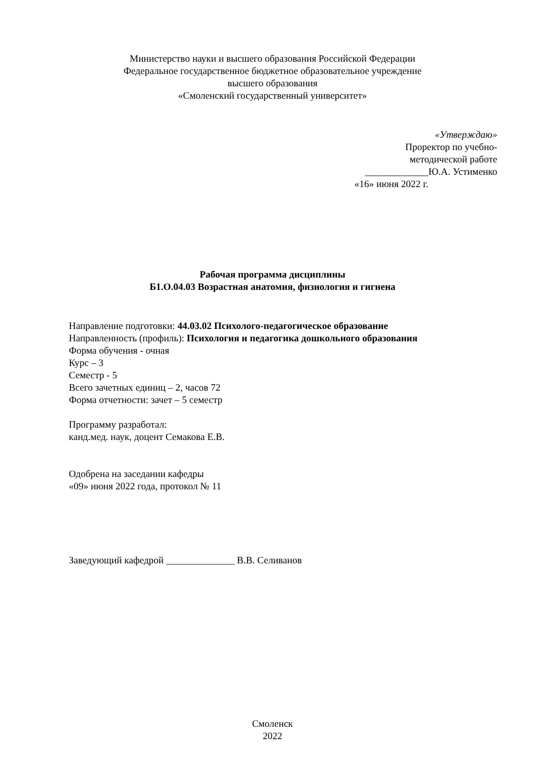Министерство науки и высшего образования Российской Федерации
Федеральное государственное бюджетное образовательное учреждение
высшего образования
«Смоленский государственный университет»
«Утверждаю»
Проректор по учебно-
методической работе
_____________Ю.А. Устименко
«16» июня 2022 г.
Рабочая программа дисциплины
Б1.О.04.03 Возрастная анатомия, физиология и гигиена
Направление подготовки: 44.03.02 Психолого-педагогическое образование
Направленность (профиль): Психология и педагогика дошкольного образования
Форма обучения - очная
Курс – 3
Семестр - 5
Всего зачетных единиц – 2, часов 72
Форма отчетности: зачет – 5 семестр
Программу разработал:
канд.мед. наук, доцент Семакова Е.В.
Одобрена на заседании кафедры
«09» июня 2022 года, протокол № 11
Заведующий кафедрой ______________ В.В. Селиванов
Смоленск
2022